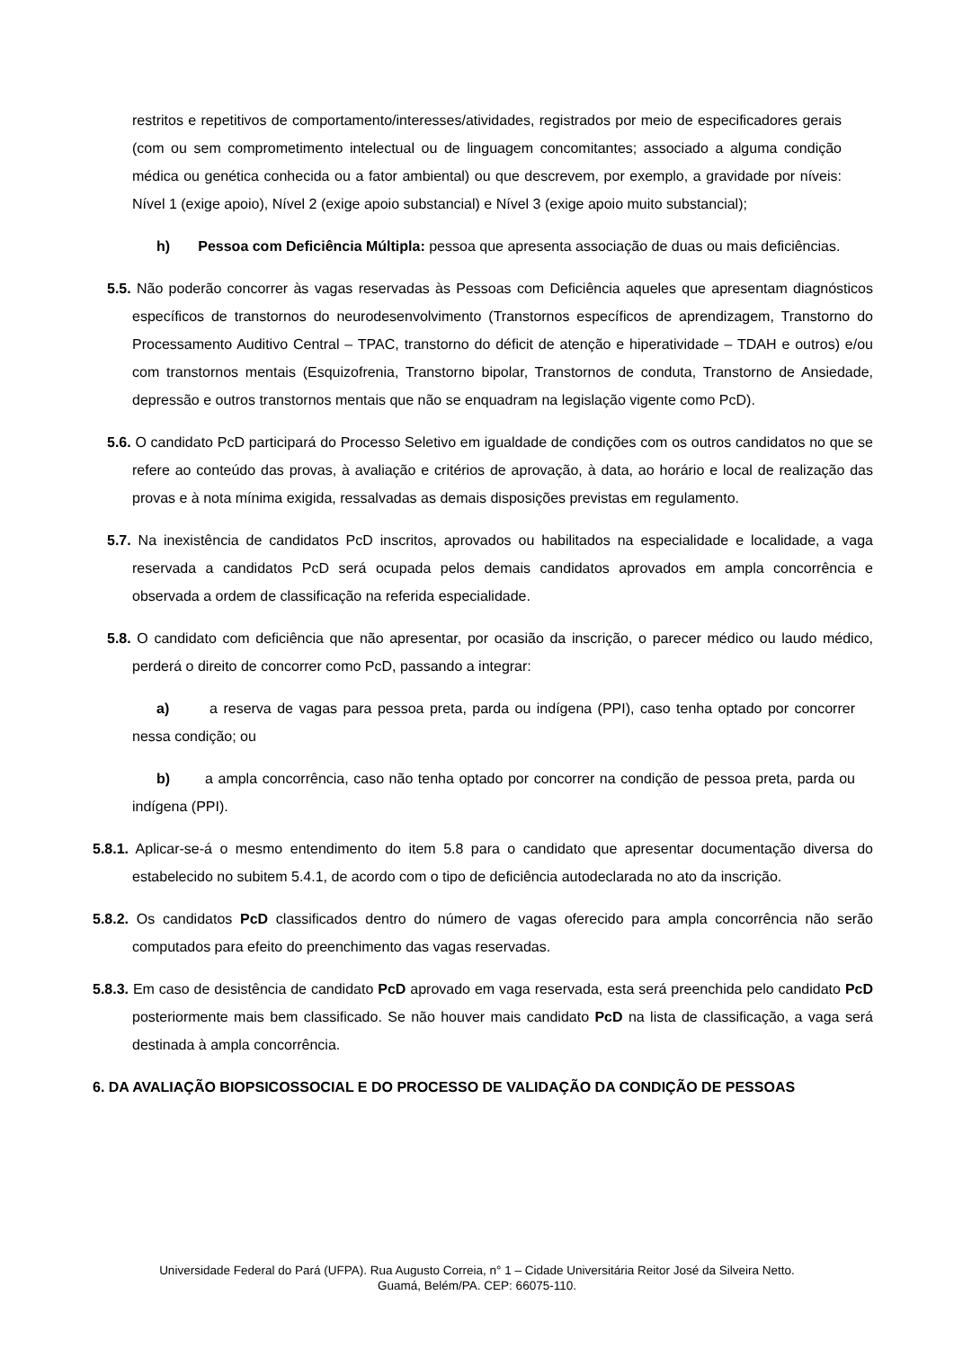restritos e repetitivos de comportamento/interesses/atividades, registrados por meio de especificadores gerais (com ou sem comprometimento intelectual ou de linguagem concomitantes; associado a alguma condição médica ou genética conhecida ou a fator ambiental) ou que descrevem, por exemplo, a gravidade por níveis: Nível 1 (exige apoio), Nível 2 (exige apoio substancial) e Nível 3 (exige apoio muito substancial);
h) Pessoa com Deficiência Múltipla: pessoa que apresenta associação de duas ou mais deficiências.
5.5. Não poderão concorrer às vagas reservadas às Pessoas com Deficiência aqueles que apresentam diagnósticos específicos de transtornos do neurodesenvolvimento (Transtornos específicos de aprendizagem, Transtorno do Processamento Auditivo Central – TPAC, transtorno do déficit de atenção e hiperatividade – TDAH e outros) e/ou com transtornos mentais (Esquizofrenia, Transtorno bipolar, Transtornos de conduta, Transtorno de Ansiedade, depressão e outros transtornos mentais que não se enquadram na legislação vigente como PcD).
5.6. O candidato PcD participará do Processo Seletivo em igualdade de condições com os outros candidatos no que se refere ao conteúdo das provas, à avaliação e critérios de aprovação, à data, ao horário e local de realização das provas e à nota mínima exigida, ressalvadas as demais disposições previstas em regulamento.
5.7. Na inexistência de candidatos PcD inscritos, aprovados ou habilitados na especialidade e localidade, a vaga reservada a candidatos PcD será ocupada pelos demais candidatos aprovados em ampla concorrência e observada a ordem de classificação na referida especialidade.
5.8. O candidato com deficiência que não apresentar, por ocasião da inscrição, o parecer médico ou laudo médico, perderá o direito de concorrer como PcD, passando a integrar:
a) a reserva de vagas para pessoa preta, parda ou indígena (PPI), caso tenha optado por concorrer nessa condição; ou
b) a ampla concorrência, caso não tenha optado por concorrer na condição de pessoa preta, parda ou indígena (PPI).
5.8.1. Aplicar-se-á o mesmo entendimento do item 5.8 para o candidato que apresentar documentação diversa do estabelecido no subitem 5.4.1, de acordo com o tipo de deficiência autodeclarada no ato da inscrição.
5.8.2. Os candidatos PcD classificados dentro do número de vagas oferecido para ampla concorrência não serão computados para efeito do preenchimento das vagas reservadas.
5.8.3. Em caso de desistência de candidato PcD aprovado em vaga reservada, esta será preenchida pelo candidato PcD posteriormente mais bem classificado. Se não houver mais candidato PcD na lista de classificação, a vaga será destinada à ampla concorrência.
6. DA AVALIAÇÃO BIOPSICOSSOCIAL E DO PROCESSO DE VALIDAÇÃO DA CONDIÇÃO DE PESSOAS
Universidade Federal do Pará (UFPA). Rua Augusto Correia, n° 1 – Cidade Universitária Reitor José da Silveira Netto.
Guamá, Belém/PA. CEP: 66075-110.